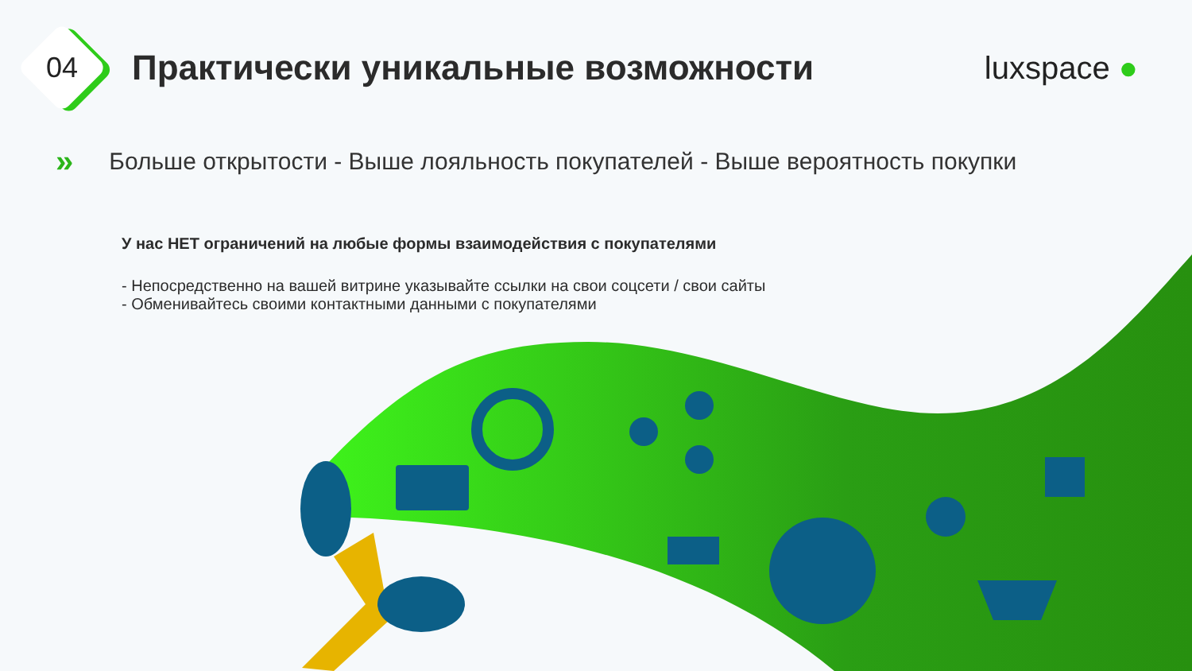04
Практически уникальные возможности
luxspace ●
» Больше открытости - Выше лояльность покупателей - Выше вероятность покупки
У нас НЕТ ограничений на любые формы взаимодействия с покупателями
- Непосредственно на вашей витрине указывайте ссылки на свои соцсети / свои сайты
- Обменивайтесь своими контактными данными с покупателями